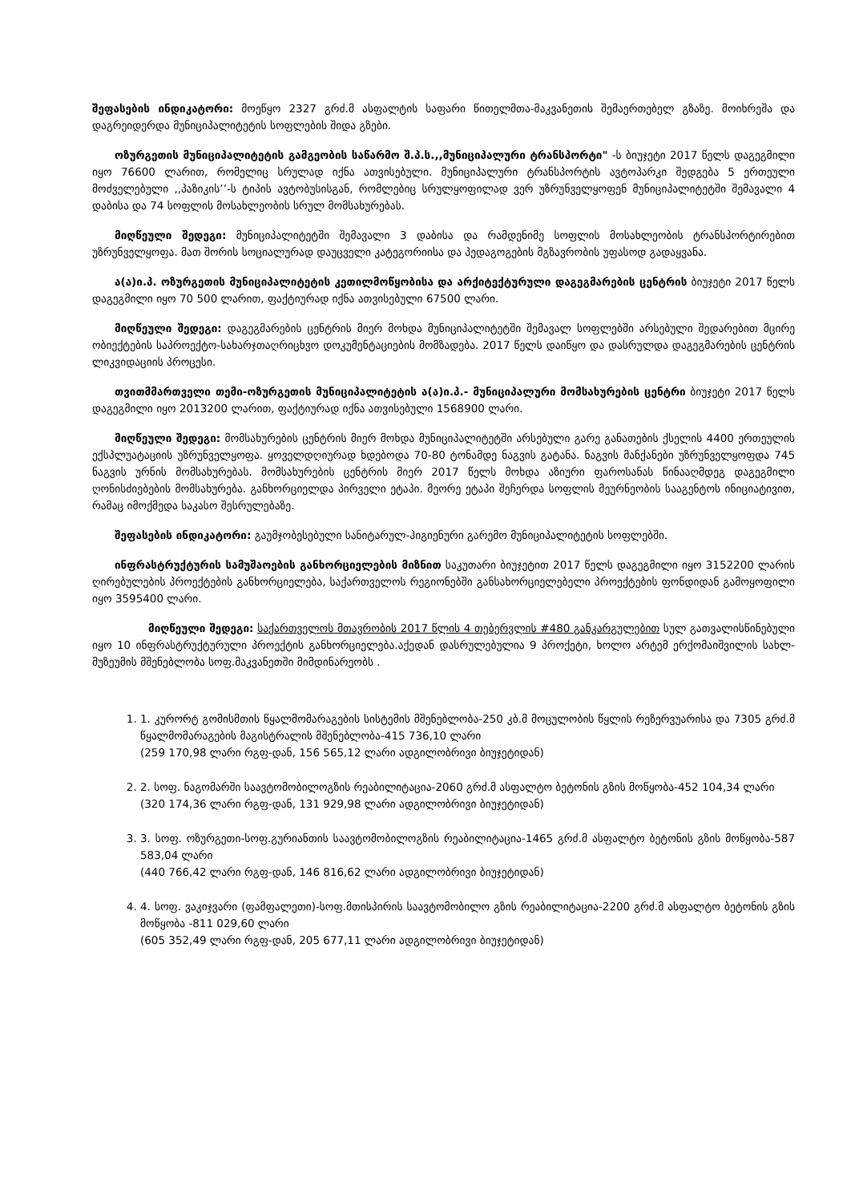შეფასების ინდიკატორი: მოეწყო 2327 გრძ.მ ასფალტის საფარი წითელმთა-მაკვანეთის შემაერთებელ გზაზე. მოიხრეშა და დაგრეიდერდა მუნიციპალიტეტის სოფლების შიდა გზები.
ოზურგეთის მუნიციპალიტეტის გამგეობის საწარმო შ.პ.ს.,,მუნიციპალური ტრანსპორტი" -ს ბიუჯეტი 2017 წელს დაგეგმილი იყო 76600 ლარით, რომელიც სრულად იქნა ათვისებული. მუნიციპალური ტრანსპორტის ავტოპარკი შედგება 5 ერთეული მოძველებული ,,პაზიკის’’-ს ტიპის ავტობუსისგან, რომლებიც სრულყოფილად ვერ უზრუნველყოფენ მუნიციპალიტეტში შემავალი 4 დაბისა და 74 სოფლის მოსახლეობის სრულ მომსახურებას.
მიღწეული შედეგი: მუნიციპალიტეტში შემავალი 3 დაბისა და რამდენიმე სოფლის მოსახლეობის ტრანსპორტირებით უზრუნველყოფა. მათ შორის სოციალურად დაუცველი კატეგორიისა და პედაგოგების მგზავრობის უფასოდ გადაყვანა.
ა(ა)ი.პ. ოზურგეთის მუნიციპალიტეტის კეთილმოწყობისა და არქიტექტურული დაგეგმარების ცენტრის ბიუჯეტი 2017 წელს დაგეგმილი იყო 70 500 ლარით, ფაქტიურად იქნა ათვისებული 67500 ლარი.
მიღწეული შედეგი: დაგეგმარების ცენტრის მიერ მოხდა მუნიციპალიტეტში შემავალ სოფლებში არსებული შედარებით მცირე ობიექტების საპროექტო-სახარჯთაღრიცხვო დოკუმენტაციების მომზადება. 2017 წელს დაიწყო და დასრულდა დაგეგმარების ცენტრის ლიკვიდაციის პროცესი.
თვითმმართველი თემი-ოზურგეთის მუნიციპალიტეტის ა(ა)ი.პ.- მუნიციპალური მომსახურების ცენტრი ბიუჯეტი 2017 წელს დაგეგმილი იყო 2013200 ლარით, ფაქტიურად იქნა ათვისებული 1568900 ლარი.
მიღწეული შედეგი: მომსახურების ცენტრის მიერ მოხდა მუნიციპალიტეტში არსებული გარე განათების ქსელის 4400 ერთეულის ექსპლუატაციის უზრუნველყოფა. ყოველდღიურად ხდებოდა 70-80 ტონამდე ნაგვის გატანა. ნაგვის მანქანები უზრუნველყოფდა 745 ნაგვის ურნის მომსახურებას. მომსახურების ცენტრის მიერ 2017 წელს მოხდა აზიური ფაროსანას წინააღმდეგ დაგეგმილი ღონისძიებების მომსახურება. განხორციელდა პირველი ეტაპი. მეორე ეტაპი შეჩერდა სოფლის მეურნეობის სააგენტოს ინიციატივით, რამაც იმოქმედა საკასო შესრულებაზე.
შეფასების ინდიკატორი: გაუმჯობესებული სანიტარულ-ჰიგიენური გარემო მუნიციპალიტეტის სოფლებში.
ინფრასტრუქტურის სამუშაოების განხორციელების მიზნით საკუთარი ბიუჯეტით 2017 წელს დაგეგმილი იყო 3152200 ლარის ღირებულების პროექტების განხორციელება, საქართველოს რეგიონებში განსახორციელებელი პროექტების ფონდიდან გამოყოფილი იყო 3595400 ლარი.
მიღწეული შედეგი: საქართველოს მთავრობის 2017 წლის 4 თებერვლის #480 განკარგულებით სულ გათვალისწინებული იყო 10 ინფრასტრუქტურული პროექტის განხორციელება.აქედან დასრულებულია 9 პროქეტი, ხოლო არტემ ერქომაიშვილის სახლ-მუზეუმის მშენებლობა სოფ.მაკვანეთში მიმდინარეობს .
1. 1. კურორტ გომისმთის წყალმომარაგების სისტემის მშენებლობა-250 კბ.მ მოცულობის წყლის რეზერვუარისა და 7305 გრძ.მ წყალმომარაგების მაგისტრალის მშენებლობა-415 736,10 ლარი
(259 170,98 ლარი რგფ-დან, 156 565,12 ლარი ადგილობრივი ბიუჯეტიდან)
2. 2. სოფ. ნაგომარში საავტომობილოგზის რეაბილიტაცია-2060 გრძ.მ ასფალტო ბეტონის გზის მოწყობა-452 104,34 ლარი
(320 174,36 ლარი რგფ-დან, 131 929,98 ლარი ადგილობრივი ბიუჯეტიდან)
3. 3. სოფ. ოზურგეთი-სოფ.გურიანთის საავტომობილოგზის რეაბილიტაცია-1465 გრძ.მ ასფალტო ბეტონის გზის მოწყობა-587 583,04 ლარი
(440 766,42 ლარი რგფ-დან, 146 816,62 ლარი ადგილობრივი ბიუჯეტიდან)
4. 4. სოფ. ვაკიჯვარი (ფამფალეთი)-სოფ.მთისპირის საავტომობილო გზის რეაბილიტაცია-2200 გრძ.მ ასფალტო ბეტონის გზის მოწყობა -811 029,60 ლარი
(605 352,49 ლარი რგფ-დან, 205 677,11 ლარი ადგილობრივი ბიუჯეტიდან)